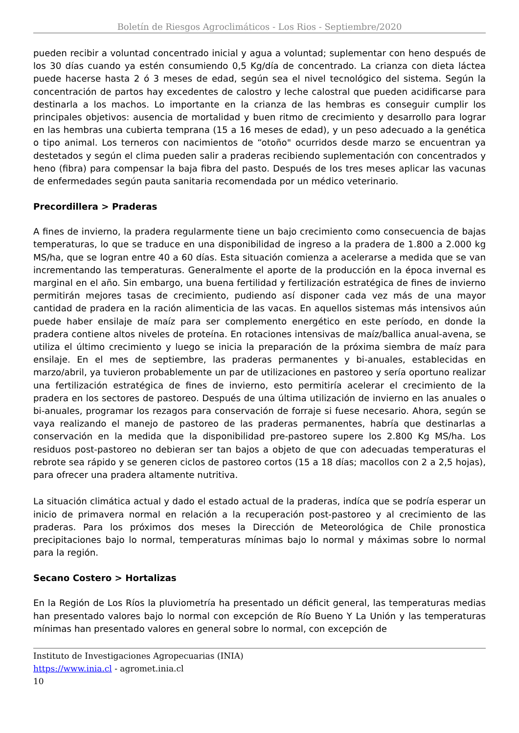Boletín de Riesgos Agroclimáticos - Los Rios - Septiembre/2020
pueden recibir a voluntad concentrado inicial y agua a voluntad; suplementar con heno después de los 30 días cuando ya estén consumiendo 0,5 Kg/día de concentrado. La crianza con dieta láctea puede hacerse hasta 2 ó 3 meses de edad, según sea el nivel tecnológico del sistema. Según la concentración de partos hay excedentes de calostro y leche calostral que pueden acidificarse para destinarla a los machos. Lo importante en la crianza de las hembras es conseguir cumplir los principales objetivos: ausencia de mortalidad y buen ritmo de crecimiento y desarrollo para lograr en las hembras una cubierta temprana (15 a 16 meses de edad), y un peso adecuado a la genética o tipo animal. Los terneros con nacimientos de “otoño" ocurridos desde marzo se encuentran ya destetados y según el clima pueden salir a praderas recibiendo suplementación con concentrados y heno (fibra) para compensar la baja fibra del pasto. Después de los tres meses aplicar las vacunas de enfermedades según pauta sanitaria recomendada por un médico veterinario.
Precordillera > Praderas
A fines de invierno, la pradera regularmente tiene un bajo crecimiento como consecuencia de bajas temperaturas, lo que se traduce en una disponibilidad de ingreso a la pradera de 1.800 a 2.000 kg MS/ha, que se logran entre 40 a 60 días. Esta situación comienza a acelerarse a medida que se van incrementando las temperaturas. Generalmente el aporte de la producción en la época invernal es marginal en el año. Sin embargo, una buena fertilidad y fertilización estratégica de fines de invierno permitirán mejores tasas de crecimiento, pudiendo así disponer cada vez más de una mayor cantidad de pradera en la ración alimenticia de las vacas. En aquellos sistemas más intensivos aún puede haber ensilaje de maíz para ser complemento energético en este período, en donde la pradera contiene altos niveles de proteína. En rotaciones intensivas de maíz/ballica anual-avena, se utiliza el último crecimiento y luego se inicia la preparación de la próxima siembra de maíz para ensilaje. En el mes de septiembre, las praderas permanentes y bi-anuales, establecidas en marzo/abril, ya tuvieron probablemente un par de utilizaciones en pastoreo y sería oportuno realizar una fertilización estratégica de fines de invierno, esto permitiría acelerar el crecimiento de la pradera en los sectores de pastoreo. Después de una última utilización de invierno en las anuales o bi-anuales, programar los rezagos para conservación de forraje si fuese necesario. Ahora, según se vaya realizando el manejo de pastoreo de las praderas permanentes, habría que destinarlas a conservación en la medida que la disponibilidad pre-pastoreo supere los 2.800 Kg MS/ha. Los residuos post-pastoreo no debieran ser tan bajos a objeto de que con adecuadas temperaturas el rebrote sea rápido y se generen ciclos de pastoreo cortos (15 a 18 días; macollos con 2 a 2,5 hojas), para ofrecer una pradera altamente nutritiva.
La situación climática actual y dado el estado actual de la praderas, indíca que se podría esperar un inicio de primavera normal en relación a la recuperación post-pastoreo y al crecimiento de las praderas. Para los próximos dos meses la Dirección de Meteorológica de Chile pronostica precipitaciones bajo lo normal, temperaturas mínimas bajo lo normal y máximas sobre lo normal para la región.
Secano Costero > Hortalizas
En la Región de Los Ríos la pluviometría ha presentado un déficit general, las temperaturas medias han presentado valores bajo lo normal con excepción de Río Bueno Y La Unión y las temperaturas mínimas han presentado valores en general sobre lo normal, con excepción de
Instituto de Investigaciones Agropecuarias (INIA)
https://www.inia.cl - agromet.inia.cl
10